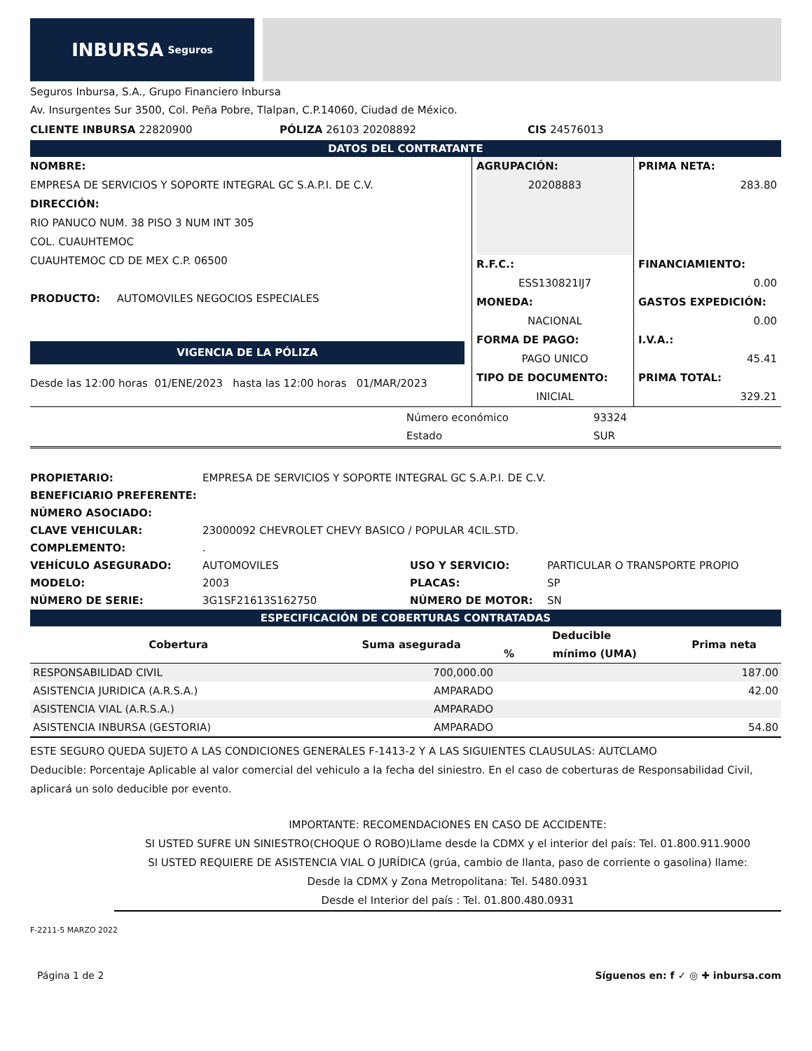INBURSA Seguros
Seguros Inbursa, S.A., Grupo Financiero Inbursa
Av. Insurgentes Sur 3500, Col. Peña Pobre, Tlalpan, C.P.14060, Ciudad de México.
CLIENTE INBURSA 22820900 PÓLIZA 26103 20208892 CIS 24576013
DATOS DEL CONTRATANTE
NOMBRE:
EMPRESA DE SERVICIOS Y SOPORTE INTEGRAL GC S.A.P.I. DE C.V.
DIRECCIÓN:
RIO PANUCO NUM. 38 PISO 3 NUM INT 305
COL. CUAUHTEMOC
CUAUHTEMOC CD DE MEX C.P. 06500
PRODUCTO: AUTOMOVILES NEGOCIOS ESPECIALES
VIGENCIA DE LA PÓLIZA
Desde las 12:00 horas 01/ENE/2023 hasta las 12:00 horas 01/MAR/2023
AGRUPACIÓN:
20208883
R.F.C.:
ESS130821IJ7
MONEDA:
NACIONAL
FORMA DE PAGO:
PAGO UNICO
TIPO DE DOCUMENTO:
INICIAL
PRIMA NETA:
283.80
FINANCIAMIENTO:
0.00
GASTOS EXPEDICIÓN:
0.00
I.V.A.:
45.41
PRIMA TOTAL:
329.21
Número económico 93324
Estado SUR
PROPIETARIO: EMPRESA DE SERVICIOS Y SOPORTE INTEGRAL GC S.A.P.I. DE C.V.
BENEFICIARIO PREFERENTE:
NÚMERO ASOCIADO:
CLAVE VEHICULAR: 23000092 CHEVROLET CHEVY BASICO / POPULAR 4CIL.STD.
COMPLEMENTO:.
| VEHÍCULO ASEGURADO: | AUTOMOVILES | USO Y SERVICIO: | PARTICULAR O TRANSPORTE PROPIO |
| MODELO: | 2003 | PLACAS: | SP |
| NÚMERO DE SERIE: | 3G1SF21613S162750 | NÚMERO DE MOTOR: | SN |
ESPECIFICACIÓN DE COBERTURAS CONTRATADAS
| Cobertura | Suma asegurada | Deducible | | Prima neta |
| --- | --- | --- | --- | --- |
| | | % | mínimo (UMA) | |
| RESPONSABILIDAD CIVIL | 700,000.00 | | | 187.00 |
| ASISTENCIA JURIDICA (A.R.S.A.) | AMPARADO | | | 42.00 |
| ASISTENCIA VIAL (A.R.S.A.) | AMPARADO | | | |
| ASISTENCIA INBURSA (GESTORIA) | AMPARADO | | | 54.80 |
ESTE SEGURO QUEDA SUJETO A LAS CONDICIONES GENERALES F-1413-2 Y A LAS SIGUIENTES CLAUSULAS: AUTCLAMO
Deducible: Porcentaje Aplicable al valor comercial del vehiculo a la fecha del siniestro. En el caso de coberturas de Responsabilidad Civil, aplicará un solo deducible por evento.
IMPORTANTE: RECOMENDACIONES EN CASO DE ACCIDENTE:
SI USTED SUFRE UN SINIESTRO(CHOQUE O ROBO)Llame desde la CDMX y el interior del país: Tel. 01.800.911.9000
SI USTED REQUIERE DE ASISTENCIA VIAL O JURÍDICA (grúa, cambio de llanta, paso de corriente o gasolina) llame:
Desde la CDMX y Zona Metropolitana: Tel. 5480.0931
Desde el Interior del país : Tel. 01.800.480.0931
F-2211-5 MARZO 2022
Página 1 de 2 Síguenos en: f ✓ ◎ ✚ inbursa.com